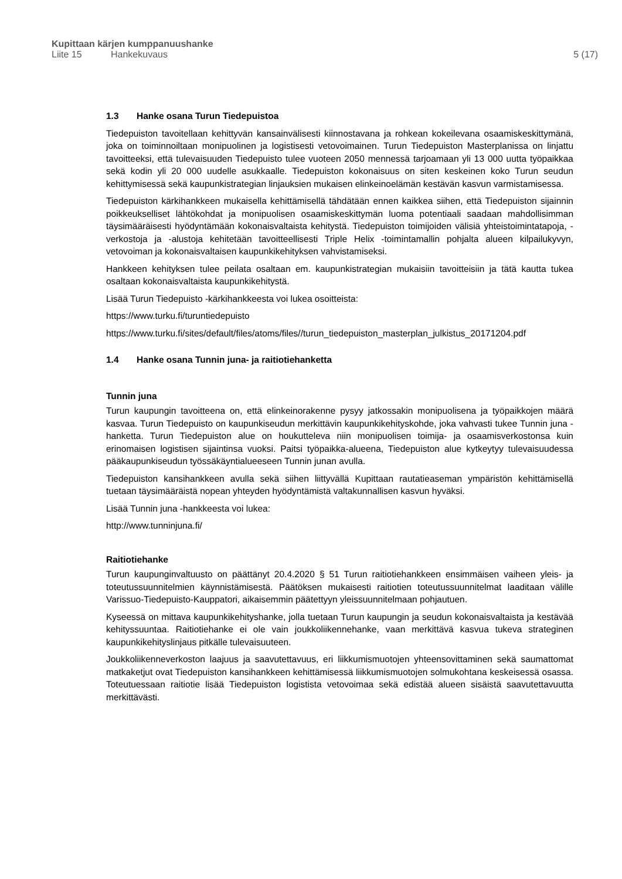Kupittaan kärjen kumppanuushanke
Liite 15 Hankekuvaus 5 (17)
1.3 Hanke osana Turun Tiedepuistoa
Tiedepuiston tavoitellaan kehittyvän kansainvälisesti kiinnostavana ja rohkean kokeilevana osaamis­keskittymänä, joka on toiminnoiltaan monipuolinen ja logistisesti vetovoimainen. Turun Tiedepuiston Masterplanissa on linjattu tavoitteeksi, että tulevaisuuden Tiedepuisto tulee vuoteen 2050 mennessä tarjoamaan yli 13 000 uutta työpaikkaa sekä kodin yli 20 000 uudelle asukkaalle. Tiedepuiston koko­naisuus on siten keskeinen koko Turun seudun kehittymisessä sekä kaupunkistrategian linjauksien mukaisen elinkeinoelämän kestävän kasvun varmistamisessa.
Tiedepuiston kärkihankkeen mukaisella kehittämisellä tähdätään ennen kaikkea siihen, että Tiede­puiston sijainnin poikkeukselliset lähtökohdat ja monipuolisen osaamiskeskittymän luoma potentiaali saadaan mahdollisimman täysimääräisesti hyödyntämään kokonaisvaltaista kehitystä. Tiedepuiston toimijoiden välisiä yhteistoimintatapoja, -verkostoja ja -alustoja kehitetään tavoitteellisesti Triple Helix -toimintamallin pohjalta alueen kilpailukyvyn, vetovoiman ja kokonaisvaltaisen kaupunkikehityksen vahvistamiseksi.
Hankkeen kehityksen tulee peilata osaltaan em. kaupunkistrategian mukaisiin tavoitteisiin ja tätä kautta tukea osaltaan kokonaisvaltaista kaupunkikehitystä.
Lisää Turun Tiedepuisto -kärkihankkeesta voi lukea osoitteista:
https://www.turku.fi/turuntiedepuisto
https://www.turku.fi/sites/default/files/atoms/files//turun_tiedepuiston_masterplan_julkis­tus_20171204.pdf
1.4 Hanke osana Tunnin juna- ja raitiotiehanketta
Tunnin juna
Turun kaupungin tavoitteena on, että elinkeinorakenne pysyy jatkossakin monipuolisena ja työpaik­kojen määrä kasvaa. Turun Tiedepuisto on kaupunkiseudun merkittävin kaupunkikehityskohde, joka vahvasti tukee Tunnin juna -hanketta. Turun Tiedepuiston alue on houkutteleva niin monipuolisen toimija- ja osaamisverkostonsa kuin erinomaisen logistisen sijaintinsa vuoksi. Paitsi työpaikka-alu­eena, Tiedepuiston alue kytkeytyy tulevaisuudessa pääkaupunkiseudun työssäkäyntialueeseen Tun­nin junan avulla.
Tiedepuiston kansihankkeen avulla sekä siihen liittyvällä Kupittaan rautatieaseman ympäristön kehit­tämisellä tuetaan täysimääräistä nopean yhteyden hyödyntämistä valtakunnallisen kasvun hyväksi.
Lisää Tunnin juna -hankkeesta voi lukea:
http://www.tunninjuna.fi/
Raitiotiehanke
Turun kaupunginvaltuusto on päättänyt 20.4.2020 § 51 Turun raitiotiehankkeen ensimmäisen vaiheen yleis- ja toteutussuunnitelmien käynnistämisestä. Päätöksen mukaisesti raitiotien toteutussuunnitel­mat laaditaan välille Varissuo-Tiedepuisto-Kauppatori, aikaisemmin päätettyyn yleissuunnitelmaan pohjautuen.
Kyseessä on mittava kaupunkikehityshanke, jolla tuetaan Turun kaupungin ja seudun kokonaisval­taista ja kestävää kehityssuuntaa. Raitiotiehanke ei ole vain joukkoliikennehanke, vaan merkittävä kasvua tukeva strateginen kaupunkikehityslinjaus pitkälle tulevaisuuteen.
Joukkoliikenneverkoston laajuus ja saavutettavuus, eri liikkumismuotojen yhteensovittaminen sekä saumattomat matkaketjut ovat Tiedepuiston kansihankkeen kehittämisessä liikkumismuotojen solmu­kohtana keskeisessä osassa. Toteutuessaan raitiotie lisää Tiedepuiston logistista vetovoimaa sekä edistää alueen sisäistä saavutettavuutta merkittävästi.